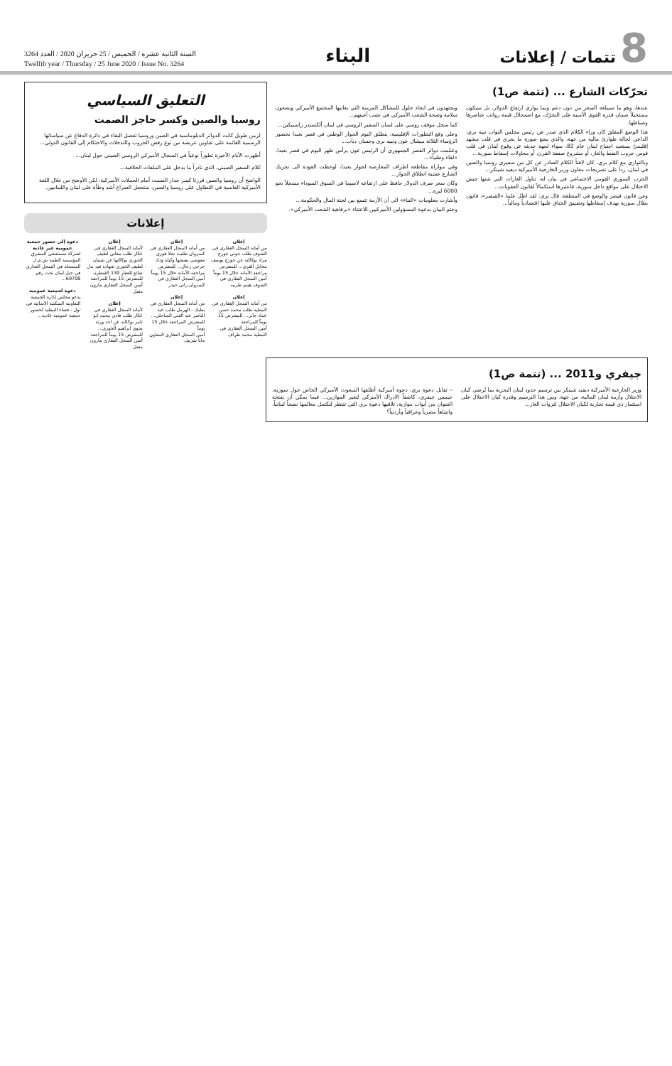8 تتمات / إعلانات
البناء
السنة الثانية عشرة / الخميس / 25 حزيران 2020 / العدد 3264
Twelfth year / Thursday / 25 June 2020 / Issue No. 3264
تحرّكات الشارع ... (تتمة ص1)
عندها، وهو ما سيبلغه السعر من دون دعم وبما يوازي ارتفاع الدولار، بل سيكون مستحيلاً ضمان قدرة القوى الأمنية على التحرّك، مع اضمحلال قيمة رواتب عناصرها وضباطها.
هذا الوضع المقلق كان وراء الكلام الذي صدر عن رئيس مجلس النواب نبيه بري، الداعي لحالة طوارئ مالية من جهة، والذي يضع صورة ما يجري في قلب مشهد إقليميّ يستعيد اجتياح لبنان عام 82، سواء لجهة حديثه عن وقوع لبنان في قلب قوس حروب النفط والغاز، أو مشروع صفقة القرن، أو محاولات إسقاط سورية...
وبالتوازي مع كلام بري، كان لافتاً الكلام الصادر عن كل من سفيري روسيا والصين في لبنان، رداً على تصريحات معاون وزير الخارجية الأميركية ديفيد شينكر...
الحزب السوري القومي الاجتماعي في بيان له، تناول الغارات التي شنها جيش الاحتلال على مواقع داخل سورية، فاعتبرها استكمالاً لقانون العقوبات...
وعن قانون قيصر والوضع في المنطقة، قال بري: لقد اطل علينا «القيصر»، قانون يطال سورية بهدف إسقاطها وتضييق الخناق عليها اقتصادياً ومالياً...
ويجتهدون في ايجاد حلول للمشاكل المزمنة التي يعانيها المجتمع الأميركي ويضعون سلامة وصحة الشعب الأميركي في نصب أعينهم...
كما سجل موقف روسي على لسان السفير الروسي في لبنان ألكسندر زاسبيكين...
وعلى وقع التطورات الإقليمية، ينطلق اليوم الحوار الوطني في قصر بعبدا بحضور الرؤساء الثلاثة ميشال عون ونبيه بري وحسان دياب...
وعمّمت دوائر القصر الجمهوري أن الرئيس عون يرأس ظهر اليوم في قصر بعبدا، «لقاء وطنياً»...
وفي موازاة مقاطعة اطراف المعارضة لحوار بعبدا، لوحظت العودة الى تحريك الشارع عشية انطلاق الحوار...
وكان سعر صرف الدولار حافظ على ارتفاعه لاسيما في السوق السوداء مسجلاً نحو 6000 ليرة...
وأشارت معلومات «البناء» الى أن الأزمة تتسع بين لجنة المال والحكومة...
وختم البيان بدعوة المسؤولين الأميركيين للاعتناء «برفاهية الشعب الأميركي».
التعليق السياسي
روسيا والصين وكسر حاجز الصمت
لزمن طويل كانت الدوائر الدبلوماسية في الصين وروسيا تفضل البقاء في دائرة الدفاع عن سياساتها الرسمية القائمة على عناوين عريضة من نوع رفض الحروب والتدخلات والاحتكام إلى القانون الدولي...
أظهرت الأيام الأخيرة تطوراً نوعياً في السجال الأميركي الروسي الصيني حول لبنان...
كلام السفير الصيني، الذي نادراً ما يدخل على الملفات الخلافية...
الواضح أن روسيا والصين قررتا كسر جدار الصمت أمام الحملات الأميركية، لكن الأوضح من خلال اللغة الأميركية القاسية في التطاول على روسيا والصين، ستجعل الصراع أشد وطأة على لبنان واللبنانيين.
إعلانات
إعلان
من أمانة السجل العقاري في الشوف طلب جوني جورج مراد بوكالته عن جورج يوسف مخايل القزي... للمعترض مراجعة الأمانة خلال 15 يوماً
أمين السجل العقاري في الشوف هيثم طربيه
إعلان
من أمانة السجل العقاري في النبطية طلب محمد حسن عماد جابر... للمعترض 15 يوماً للمراجعة
أمين السجل العقاري في النبطية محمد طراف
إعلان
من أمانة السجل العقاري في كسروان طلبت نجلا فوزي معوشي بصفتها وكيلة وداد جرجي رحال... للمعترض مراجعة الأمانة خلال 15 يوماً
أمين السجل العقاري في كسروان راني حيدر
إعلان
من أمانة السجل العقاري في بعلبك - الهرمل طلب عبد الناصر عبد الغني الساحلي... للمعترض المراجعة خلال 15 يوماً
أمين السجل العقاري المعاون مايا شريف
إعلان
لأمانة السجل العقاري في عكار طلب معاني لطيف الخوري بوكالتها عن شيبان لطيف الخوري شهادة قيد بدل ضائع للعقار 130 القنطرة. للمعترض 15 يوماً للمراجعة
أمين السجل العقاري مارون مقبل
إعلان
لأمانة السجل العقاري في عكار طلب فادي محمد ابو تامر بوكالته عن احد ورثة نجوى ابراهيم الخوري... للمعترض 15 يوماً للمراجعة
أمين السجل العقاري مارون مقبل
دعوة إلى حضور جمعية عمومية غير عادية
لشركة مستشفى المشرق المؤسسة الطبية ش.م.ل المسجلة في السجل التجاري في جبل لبنان تحت رقم 69708...
دعوة لجمعية عمومية
يدعو مجلس إدارة الجمعية التعاونية السكنية الانمائية في تول - قضاء النبطية لحضور جمعية عمومية عادية...
جيفري و2011 ... (تتمة ص1)
وزير الخارجية الأميركية ديفيد شينكر بين ترسيم حدود لبنان البحرية بما يُرضي كيان الاحتلال وأزمة لبنان المالية، من جهة، وبين هذا الترسيم وقدرة كيان الاحتلال على استثمار ذي قيمة تجارية لكيان الاحتلال لثروات الغاز...
– تقابل دعوة بري، دعوة أميركية أطلقها المبعوث الأميركي الخاص حول سورية، جيمس جيفري، كاشفاً الادراك الأميركي لتغير الموازين... فيما يمكن أن يفتحه العنوان من أبواب موازية، تلاقيها دعوة بري التي تنتظر لتكتمل معالمها نضجاً لبنانياً، وانتباهاً مصرياً وعراقياً وأردنياً؟